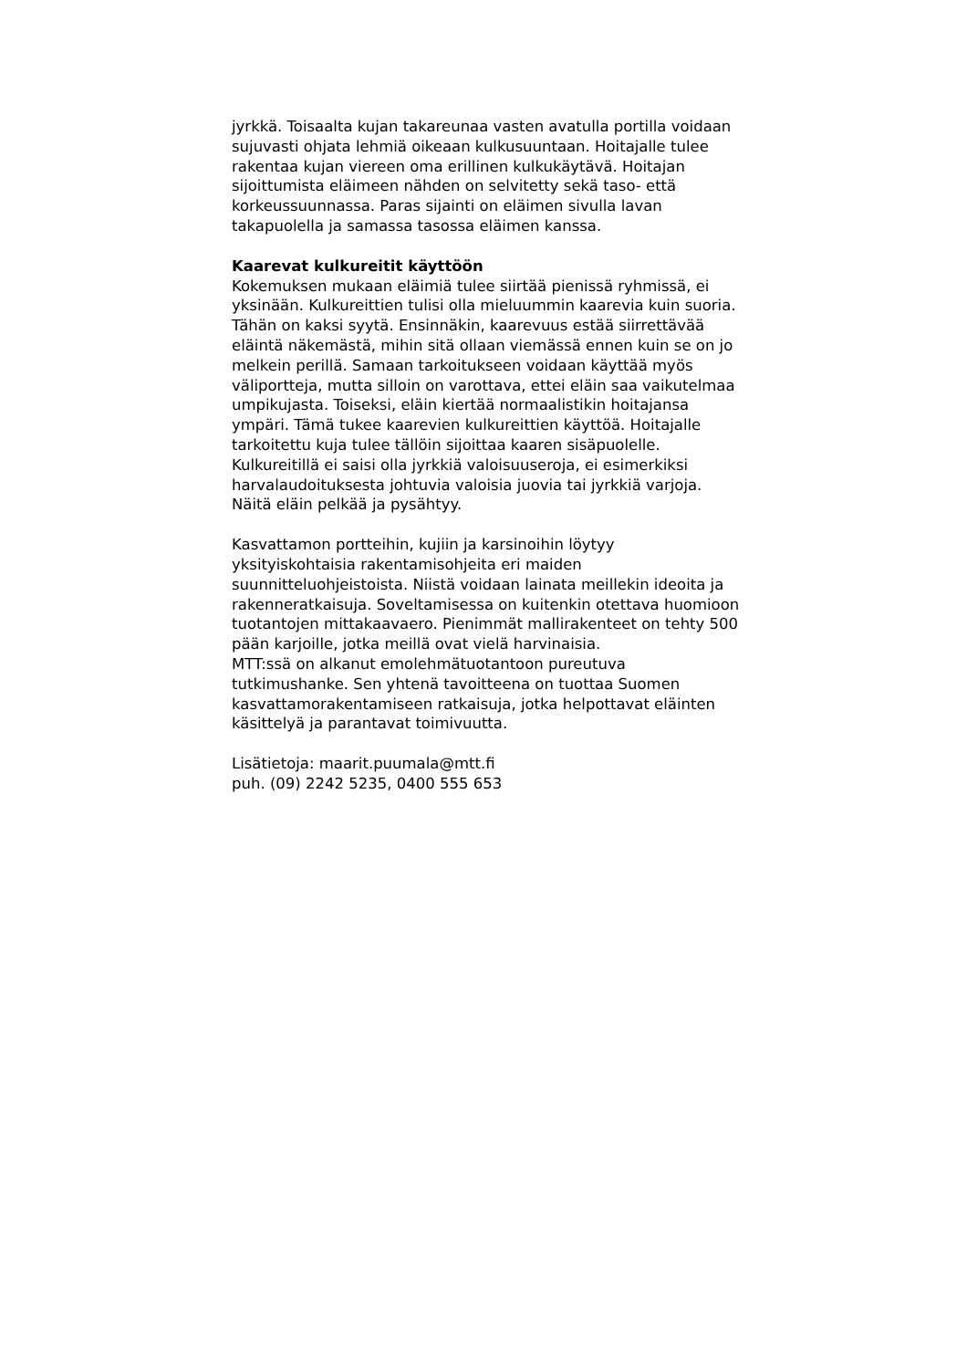jyrkkä. Toisaalta kujan takareunaa vasten avatulla portilla voidaan sujuvasti ohjata lehmiä oikeaan kulkusuuntaan. Hoitajalle tulee rakentaa kujan viereen oma erillinen kulkukäytävä. Hoitajan sijoittumista eläimeen nähden on selvitetty sekä taso- että korkeussuunnassa. Paras sijainti on eläimen sivulla lavan takapuolella ja samassa tasossa eläimen kanssa.
Kaarevat kulkureitit käyttöön
Kokemuksen mukaan eläimiä tulee siirtää pienissä ryhmissä, ei yksinään. Kulkureittien tulisi olla mieluummin kaarevia kuin suoria. Tähän on kaksi syytä. Ensinnäkin, kaarevuus estää siirrettävää eläintä näkemästä, mihin sitä ollaan viemässä ennen kuin se on jo melkein perillä. Samaan tarkoitukseen voidaan käyttää myös väliportteja, mutta silloin on varottava, ettei eläin saa vaikutelmaa umpikujasta. Toiseksi, eläin kiertää normaalistikin hoitajansa ympäri. Tämä tukee kaarevien kulkureittien käyttöä. Hoitajalle tarkoitettu kuja tulee tällöin sijoittaa kaaren sisäpuolelle. Kulkureitillä ei saisi olla jyrkkiä valoisuuseroja, ei esimerkiksi harvalaudoituksesta johtuvia valoisia juovia tai jyrkkiä varjoja. Näitä eläin pelkää ja pysähtyy.
Kasvattamon portteihin, kujiin ja karsinoihin löytyy yksityiskohtaisia rakentamisohjeita eri maiden suunnitteluohjeistoista. Niistä voidaan lainata meillekin ideoita ja rakenneratkaisuja. Soveltamisessa on kuitenkin otettava huomioon tuotantojen mittakaavaero. Pienimmät mallirakenteet on tehty 500 pään karjoille, jotka meillä ovat vielä harvinaisia.
MTT:ssä on alkanut emolehmätuotantoon pureutuva tutkimushanke. Sen yhtenä tavoitteena on tuottaa Suomen kasvattamorakentamiseen ratkaisuja, jotka helpottavat eläinten käsittelyä ja parantavat toimivuutta.
Lisätietoja: maarit.puumala@mtt.fi
puh. (09) 2242 5235, 0400 555 653